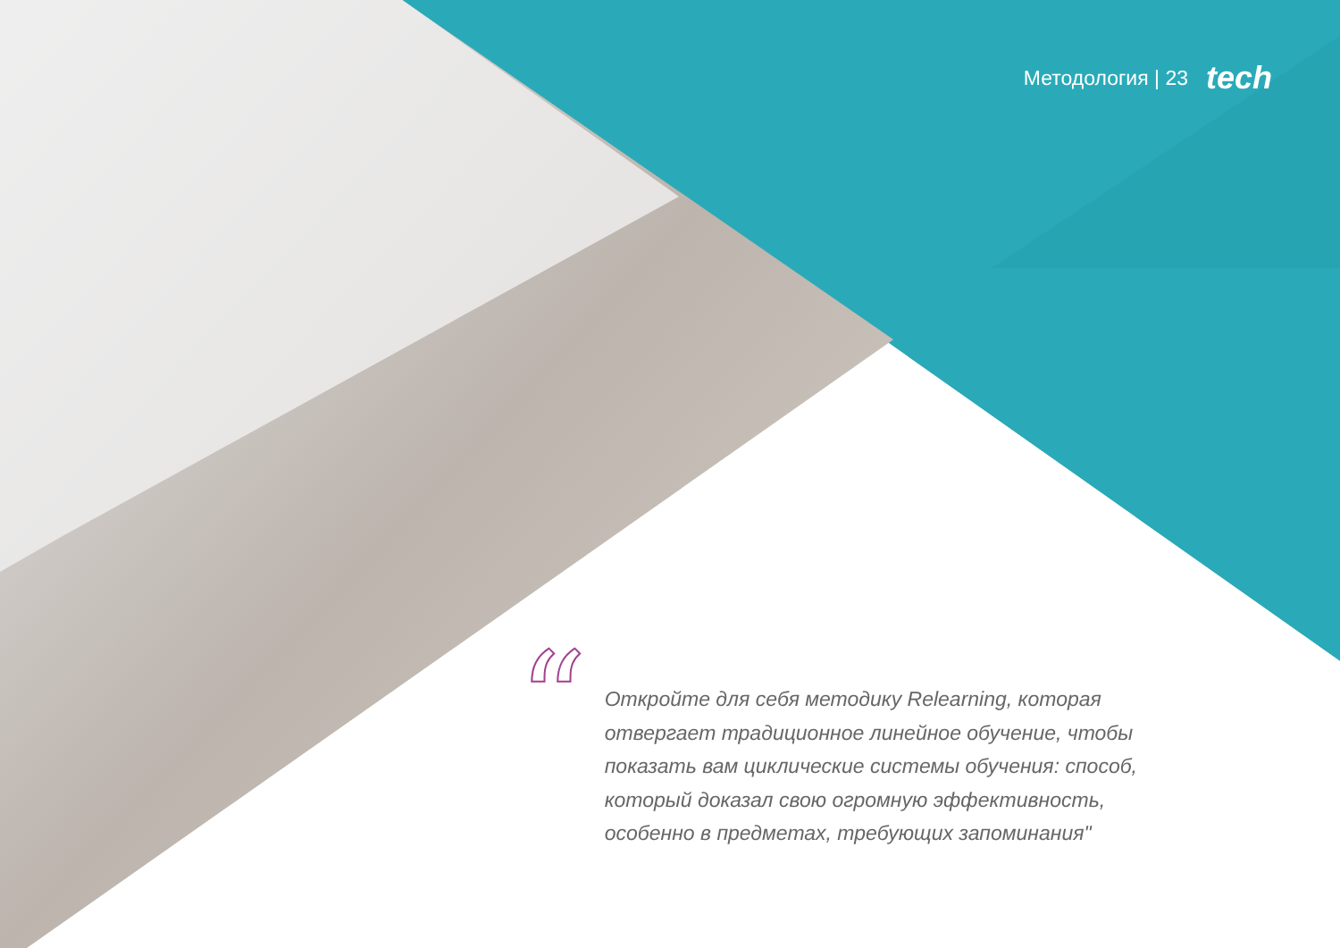Методология | 23 tech
“
Откройте для себя методику Relearning, которая отвергает традиционное линейное обучение, чтобы показать вам циклические системы обучения: способ, который доказал свою огромную эффективность, особенно в предметах, требующих запоминания"